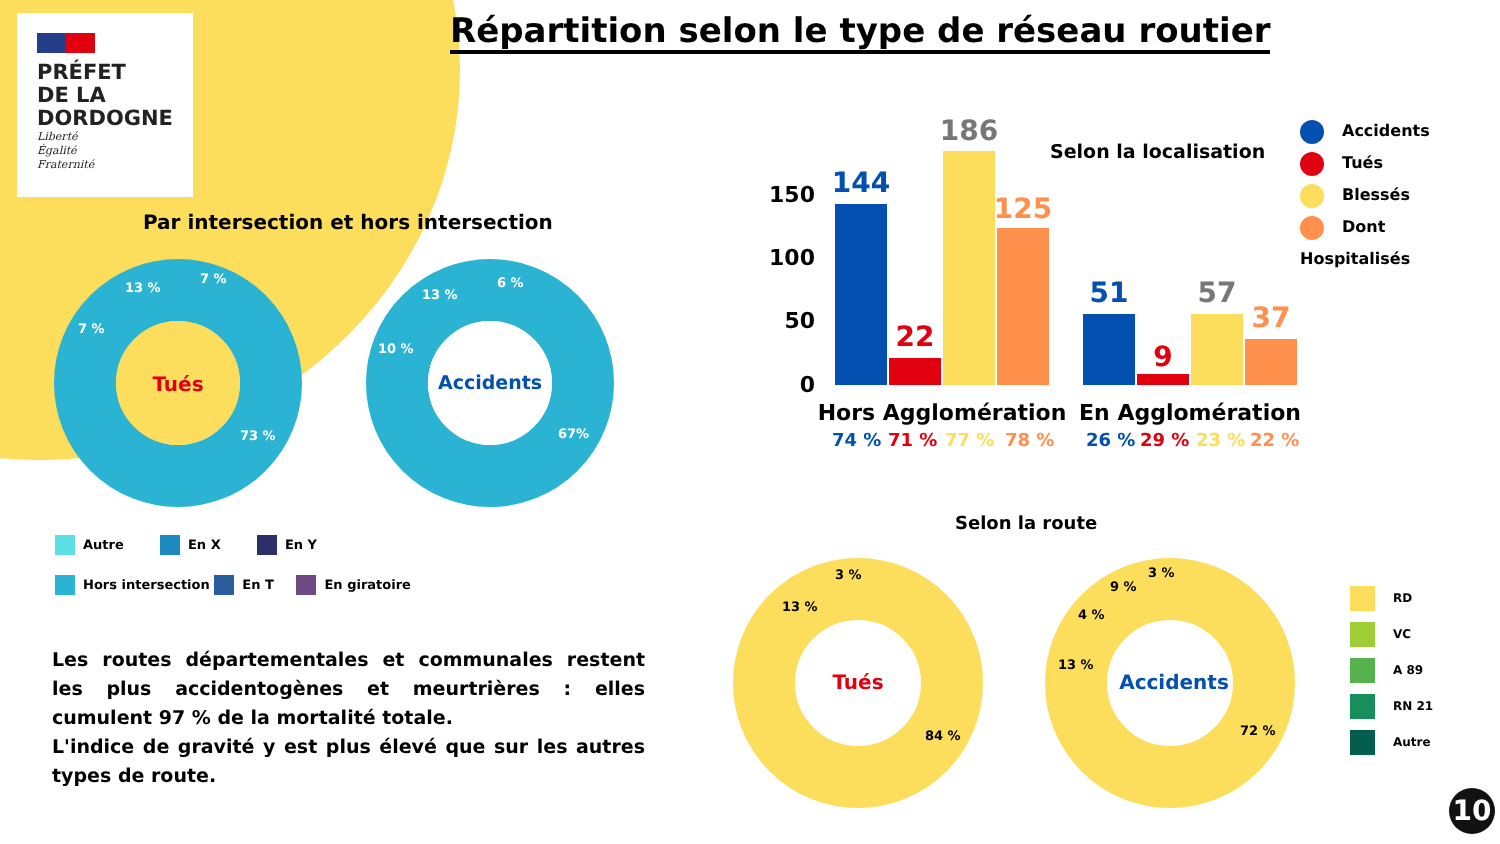PRÉFET
DE LA
DORDOGNE
Liberté
Égalité
Fraternité
Répartition selon le type de réseau routier
Par intersection et hors intersection
Tués
7 %
13 %
7 %
73 %
Accidents
6 %
13 %
10 %
67%
Autre En X En Y
Hors intersection En T En giratoire
Les routes départementales et communales restent les plus accidentogènes et meurtrières : elles cumulent 97 % de la mortalité totale.
L'indice de gravité y est plus élevé que sur les autres types de route.
Selon la localisation
150
100
50
0
144
22
186
125
51
9
57
37
Hors Agglomération
En Agglomération
74 %
71 %
77 %
78 %
26 %
29 %
23 %
22 %
Accidents
Tués
Blessés
Dont Hospitalisés
Selon la route
Tués
3 %
13 %
84 %
Accidents
3 %
9 %
4 %
13 %
72 %
RD
VC
A 89
RN 21
Autre
10